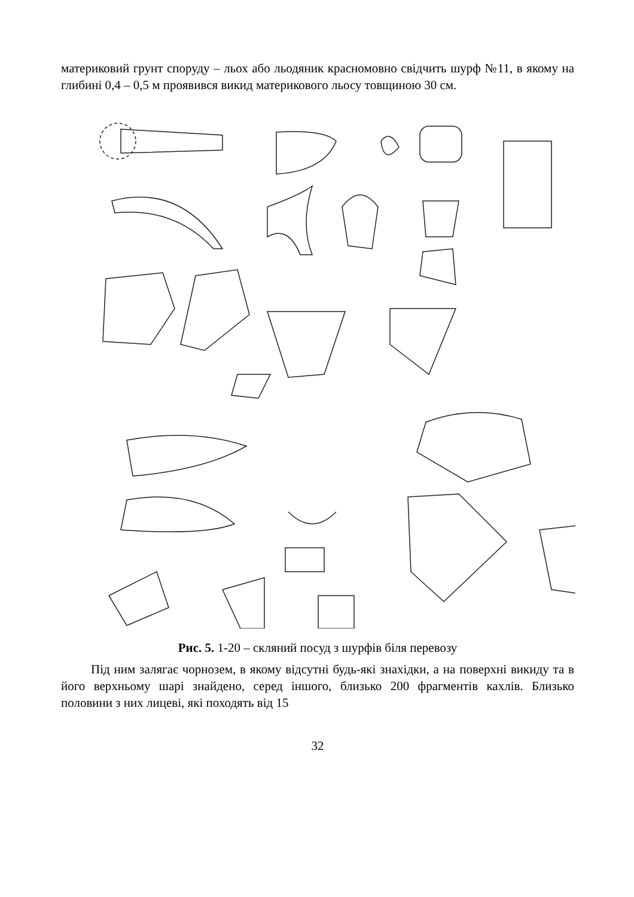материковий грунт споруду – льох або льодяник красномовно свідчить шурф №11, в якому на глибині 0,4 – 0,5 м проявився викид материкового льосу товщиною 30 см.
Рис. 5. 1-20 – скляний посуд з шурфів біля перевозу
Під ним залягає чорнозем, в якому відсутні будь-які знахідки, а на поверхні викиду та в його верхньому шарі знайдено, серед іншого, близько 200 фрагментів кахлів. Близько половини з них лицеві, які походять від 15
32